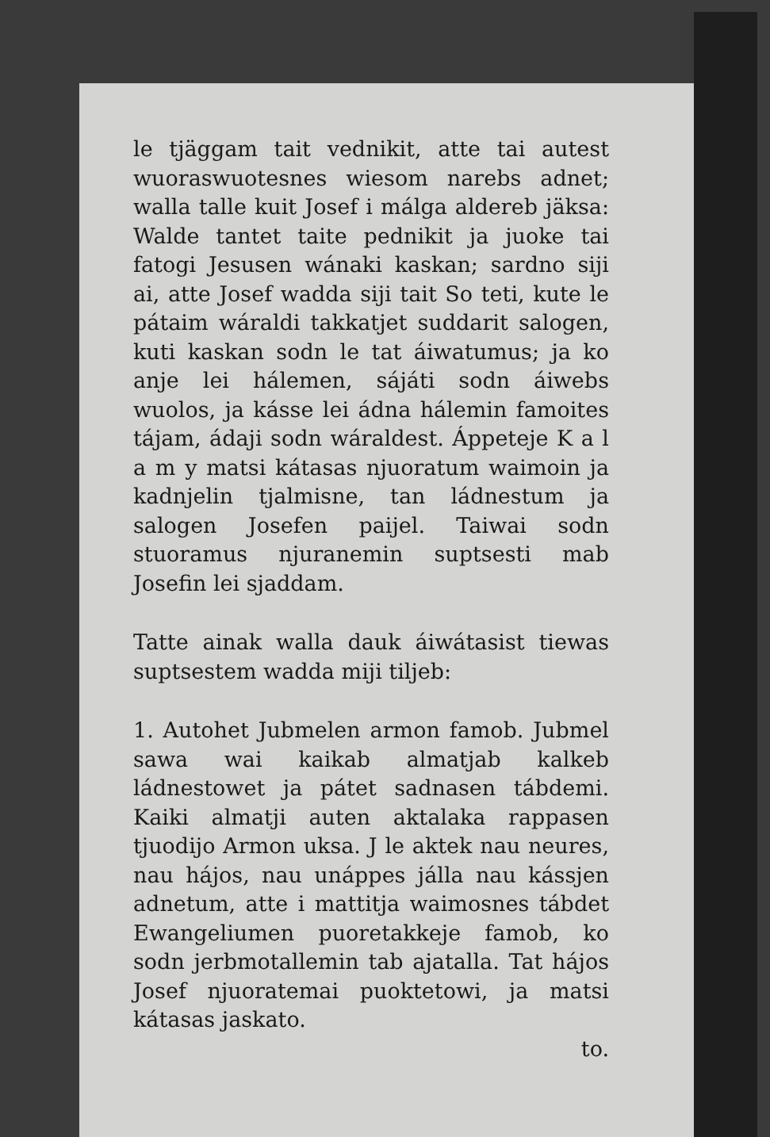le tjäggam tait vednikit, atte tai autest wuoraswuotesnes wiesom narebs adnet; walla talle kuit Josef i málga aldereb jäksa: Walde tantet taite pednikit ja juoke tai fatogi Jesusen wánaki kaskan; sardno siji ai, atte Josef wadda siji tait So teti, kute le pátaim wáraldi takkatjet suddarit salogen, kuti kaskan sodn le tat áiwatumus; ja ko anje lei hálemen, sájáti sodn áiwebs wuolos, ja kásse lei ádna hálemin famoites tájam, ádaji sodn wáraldest. Áppeteje K a l a m y matsi kátasas njuoratum waimoin ja kadnjelin tjalmisne, tan ládnestum ja salogen Josefen paijel. Taiwai sodn stuoramus njuranemin suptsesti mab Josefin lei sjaddam.
Tatte ainak walla dauk áiwátasist tiewas suptsestem wadda miji tiljeb:
1. Autohet Jubmelen armon famob. Jubmel sawa wai kaikab almatjab kalkeb ládnestowet ja pátet sadnasen tábdemi. Kaiki almatji auten aktalaka rappasen tjuodijo Armon uksa. J le aktek nau neures, nau hájos, nau unáppes jálla nau kássjen adnetum, atte i mattitja waimosnes tábdet Ewangeliumen puoretakkeje famob, ko sodn jerbmotallemin tab ajatalla. Tat hájos Josef njuoratemai puoktetowi, ja matsi kátasas jaskato.
to.